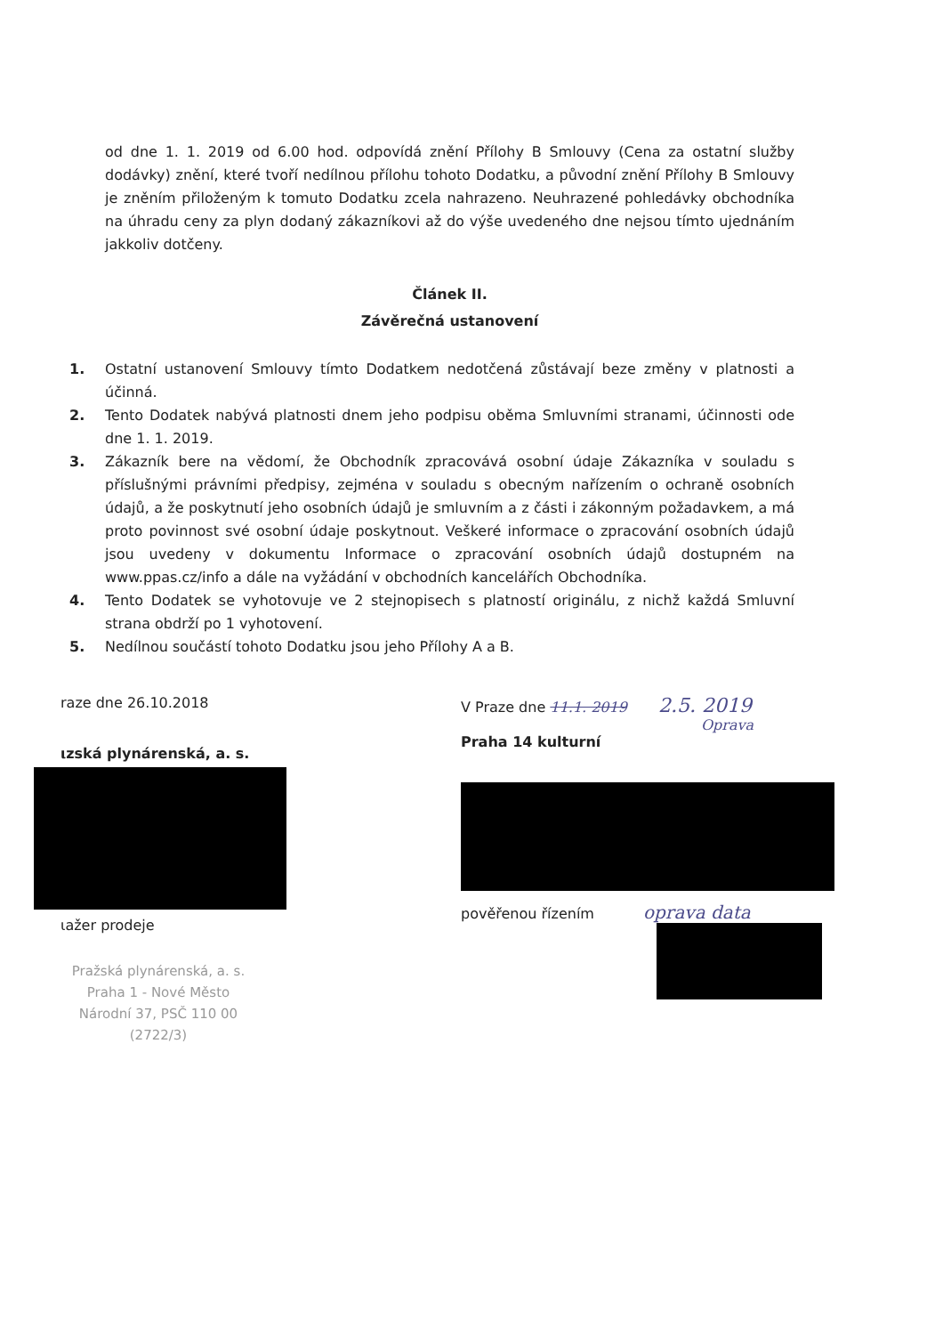od dne 1. 1. 2019 od 6.00 hod. odpovídá znění Přílohy B Smlouvy (Cena za ostatní služby dodávky) znění, které tvoří nedílnou přílohu tohoto Dodatku, a původní znění Přílohy B Smlouvy je zněním přiloženým k tomuto Dodatku zcela nahrazeno. Neuhrazené pohledávky obchodníka na úhradu ceny za plyn dodaný zákazníkovi až do výše uvedeného dne nejsou tímto ujednáním jakkoliv dotčeny.
Článek II.
Závěrečná ustanovení
1. Ostatní ustanovení Smlouvy tímto Dodatkem nedotčená zůstávají beze změny v platnosti a účinná.
2. Tento Dodatek nabývá platnosti dnem jeho podpisu oběma Smluvními stranami, účinnosti ode dne 1. 1. 2019.
3. Zákazník bere na vědomí, že Obchodník zpracovává osobní údaje Zákazníka v souladu s příslušnými právními předpisy, zejména v souladu s obecným nařízením o ochraně osobních údajů, a že poskytnutí jeho osobních údajů je smluvním a z části i zákonným požadavkem, a má proto povinnost své osobní údaje poskytnout. Veškeré informace o zpracování osobních údajů jsou uvedeny v dokumentu Informace o zpracování osobních údajů dostupném na www.ppas.cz/info a dále na vyžádání v obchodních kancelářích Obchodníka.
4. Tento Dodatek se vyhotovuje ve 2 stejnopisech s platností originálu, z nichž každá Smluvní strana obdrží po 1 vyhotovení.
5. Nedílnou součástí tohoto Dodatku jsou jeho Přílohy A a B.
raze dne 26.10.2018
ιzská plynárenská, a. s.
ιažer prodeje
Pražská plynárenská, a. s.
Praha 1 - Nové Město
Národní 37, PSČ 110 00
(2722/3)
V Praze dne 11.1. 2019 2.5. 2019
Oprava
Praha 14 kulturní
pověřenou řízením oprava data